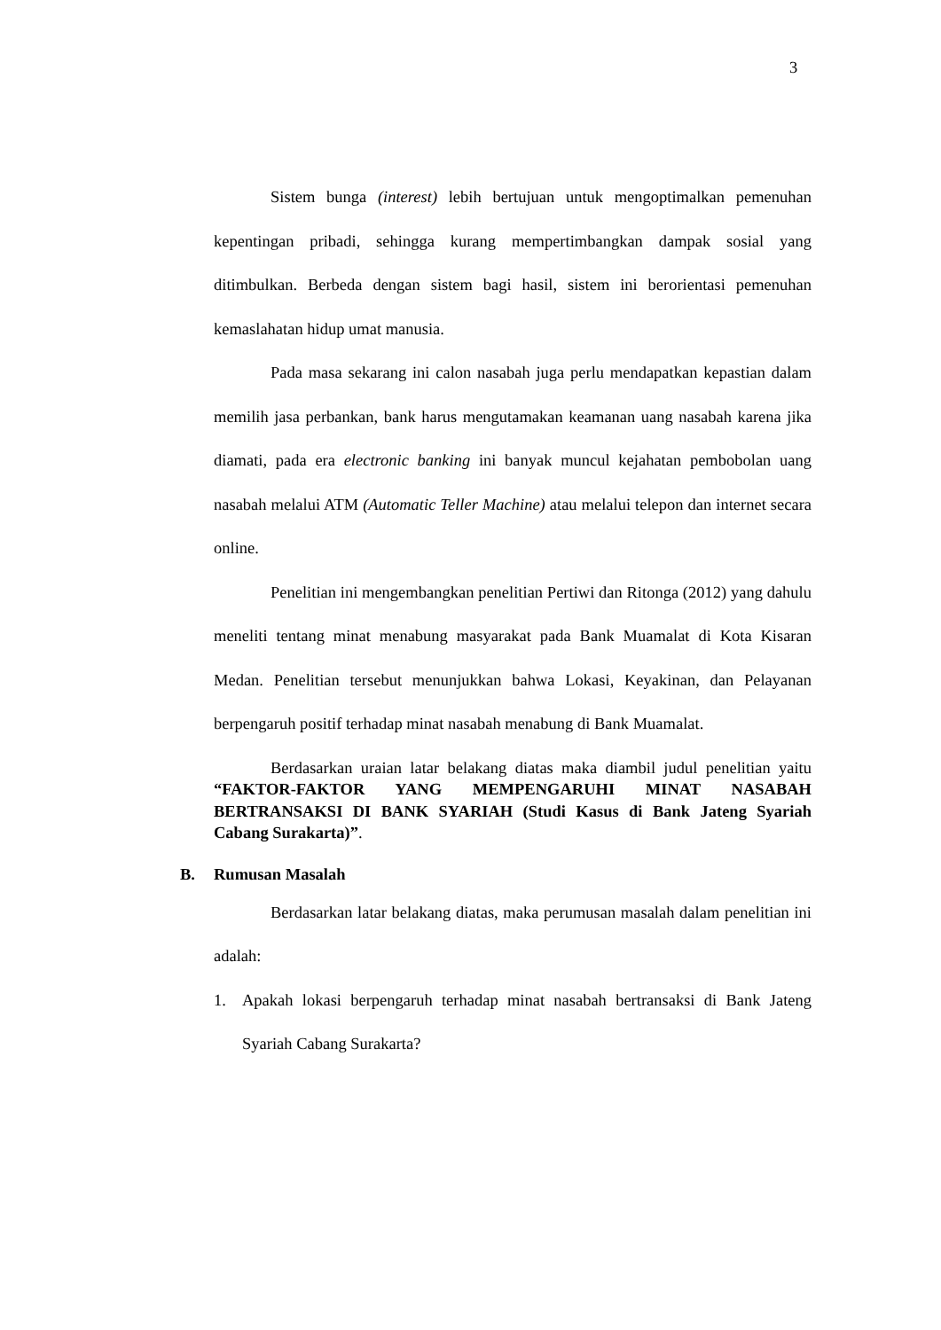3
Sistem bunga (interest) lebih bertujuan untuk mengoptimalkan pemenuhan kepentingan pribadi, sehingga kurang mempertimbangkan dampak sosial yang ditimbulkan. Berbeda dengan sistem bagi hasil, sistem ini berorientasi pemenuhan kemaslahatan hidup umat manusia.
Pada masa sekarang ini calon nasabah juga perlu mendapatkan kepastian dalam memilih jasa perbankan, bank harus mengutamakan keamanan uang nasabah karena jika diamati, pada era electronic banking ini banyak muncul kejahatan pembobolan uang nasabah melalui ATM (Automatic Teller Machine) atau melalui telepon dan internet secara online.
Penelitian ini mengembangkan penelitian Pertiwi dan Ritonga (2012) yang dahulu meneliti tentang minat menabung masyarakat pada Bank Muamalat di Kota Kisaran Medan. Penelitian tersebut menunjukkan bahwa Lokasi, Keyakinan, dan Pelayanan berpengaruh positif terhadap minat nasabah menabung di Bank Muamalat.
Berdasarkan uraian latar belakang diatas maka diambil judul penelitian yaitu “FAKTOR-FAKTOR YANG MEMPENGARUHI MINAT NASABAH BERTRANSAKSI DI BANK SYARIAH (Studi Kasus di Bank Jateng Syariah Cabang Surakarta)”.
B. Rumusan Masalah
Berdasarkan latar belakang diatas, maka perumusan masalah dalam penelitian ini adalah:
1.
Apakah lokasi berpengaruh terhadap minat nasabah bertransaksi di Bank Jateng Syariah Cabang Surakarta?